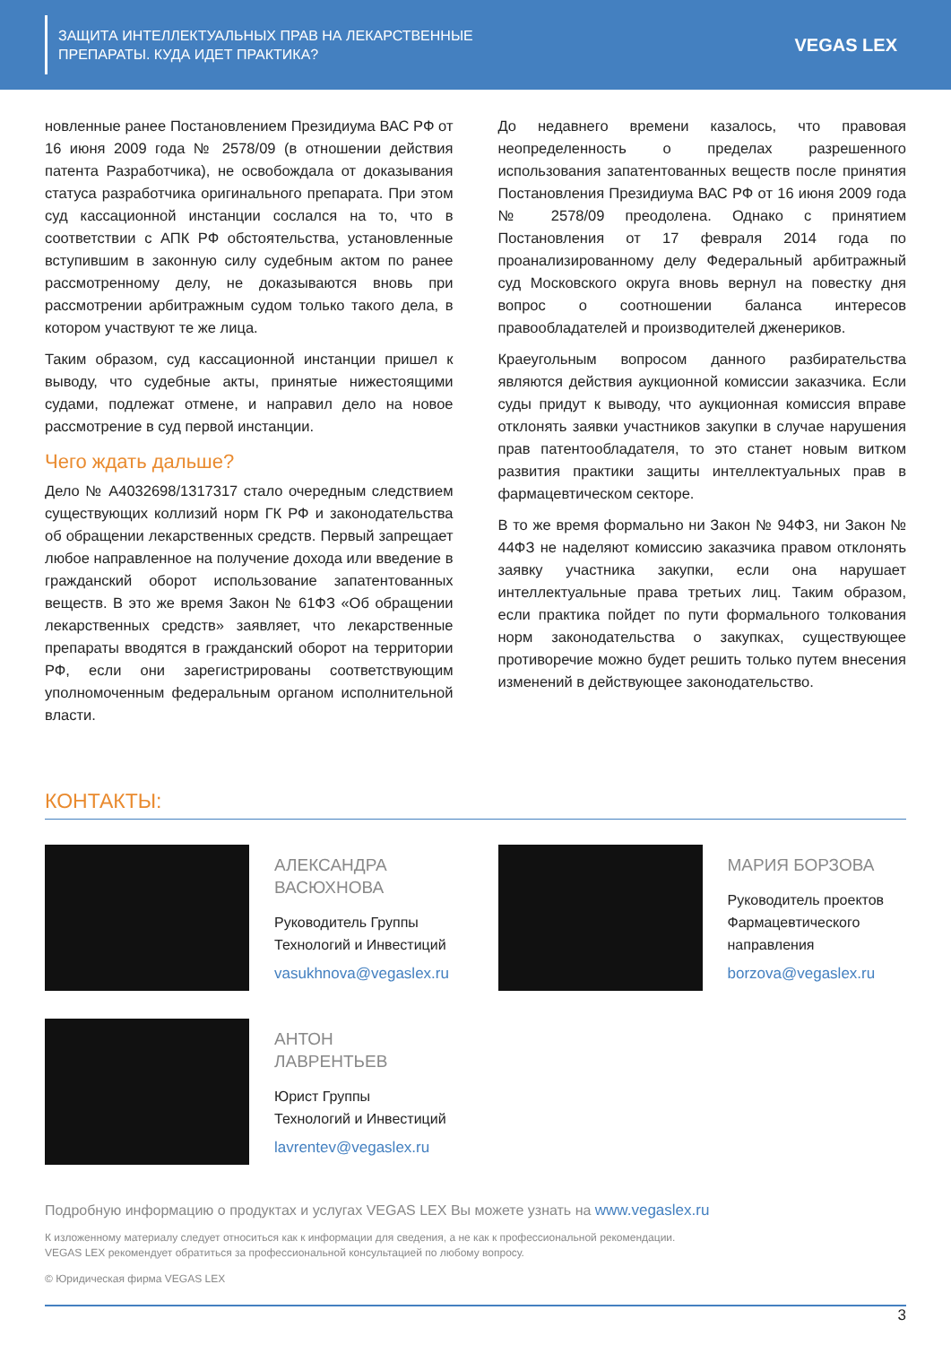ЗАЩИТА ИНТЕЛЛЕКТУАЛЬНЫХ ПРАВ НА ЛЕКАРСТВЕННЫЕ
ПРЕПАРАТЫ. КУДА ИДЕТ ПРАКТИКА?
VEGAS LEX
новленные ранее Постановлением Президиума ВАС РФ от 16 июня 2009 года № 2578/09 (в отношении действия патента Разработчика), не освобождала от доказывания статуса разработчика оригинального препарата. При этом суд кассационной инстанции сослался на то, что в соответствии с АПК РФ обстоятельства, установленные вступившим в законную силу судебным актом по ранее рассмотренному делу, не доказываются вновь при рассмотрении арбитражным судом только такого дела, в котором участвуют те же лица.
Таким образом, суд кассационной инстанции пришел к выводу, что судебные акты, принятые нижестоящими судами, подлежат отмене, и направил дело на новое рассмотрение в суд первой инстанции.
Чего ждать дальше?
Дело № А4032698/1317317 стало очередным следствием существующих коллизий норм ГК РФ и законодательства об обращении лекарственных средств. Первый запрещает любое направленное на получение дохода или введение в гражданский оборот использование запатентованных веществ. В это же время Закон № 61ФЗ «Об обращении лекарственных средств» заявляет, что лекарственные препараты вводятся в гражданский оборот на территории РФ, если они зарегистрированы соответствующим уполномоченным федеральным органом исполнительной власти.
До недавнего времени казалось, что правовая неопределенность о пределах разрешенного использования запатентованных веществ после принятия Постановления Президиума ВАС РФ от 16 июня 2009 года № 2578/09 преодолена. Однако с принятием Постановления от 17 февраля 2014 года по проанализированному делу Федеральный арбитражный суд Московского округа вновь вернул на повестку дня вопрос о соотношении баланса интересов правообладателей и производителей дженериков.
Краеугольным вопросом данного разбирательства являются действия аукционной комиссии заказчика. Если суды придут к выводу, что аукционная комиссия вправе отклонять заявки участников закупки в случае нарушения прав патентообладателя, то это станет новым витком развития практики защиты интеллектуальных прав в фармацевтическом секторе.
В то же время формально ни Закон № 94ФЗ, ни Закон № 44ФЗ не наделяют комиссию заказчика правом отклонять заявку участника закупки, если она нарушает интеллектуальные права третьих лиц. Таким образом, если практика пойдет по пути формального толкования норм законодательства о закупках, существующее противоречие можно будет решить только путем внесения изменений в действующее законодательство.
КОНТАКТЫ:
АЛЕКСАНДРА
ВАСЮХНОВА
Руководитель Группы
Технологий и Инвестиций
vasukhnova@vegaslex.ru
МАРИЯ БОРЗОВА
Руководитель проектов
Фармацевтического
направления
borzova@vegaslex.ru
АНТОН
ЛАВРЕНТЬЕВ
Юрист Группы
Технологий и Инвестиций
lavrentev@vegaslex.ru
Подробную информацию о продуктах и услугах VEGAS LEX Вы можете узнать на www.vegaslex.ru
К изложенному материалу следует относиться как к информации для сведения, а не как к профессиональной рекомендации.
VEGAS LEX рекомендует обратиться за профессиональной консультацией по любому вопросу.
© Юридическая фирма VEGAS LEX
3